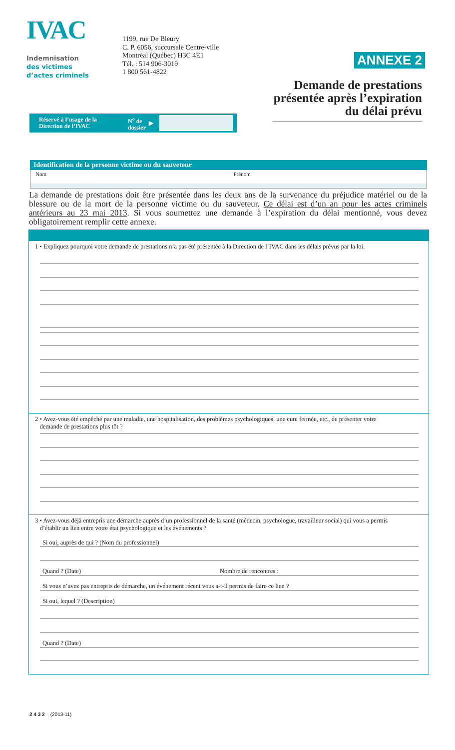IVAC
Indemnisation
des victimes
d’actes criminels
1199, rue De Bleury
C. P. 6056, succursale Centre-ville
Montréal (Québec) H3C 4E1
Tél. : 514 906-3019
1 800 561-4822
ANNEXE 2
Demande de prestations présentée après l’expiration du délai prévu
Réservé à l’usage de la
Direction de l’IVAC
N<sup>o</sup> de
dossier
▶
Identification de la personne victime ou du sauveteur
Nom Prénom
La demande de prestations doit être présentée dans les deux ans de la survenance du préjudice matériel ou de la blessure ou de la mort de la personne victime ou du sauveteur. Ce délai est d’un an pour les actes criminels antérieurs au 23 mai 2013. Si vous soumettez une demande à l’expiration du délai mentionné, vous devez obligatoirement remplir cette annexe.
1 • Expliquez pourquoi votre demande de prestations n’a pas été présentée à la Direction de l’IVAC dans les délais prévus par la loi.
2 • Avez-vous été empêché par une maladie, une hospitalisation, des problèmes psychologiques, une cure fermée, etc., de présenter votre
demande de prestations plus tôt ?
3 • Avez-vous déjà entrepris une démarche auprès d’un professionnel de la santé (médecin, psychologue, travailleur social) qui vous a permis
d’établir un lien entre votre état psychologique et les événements ?
Si oui, auprès de qui ? (Nom du professionnel)
Quand ? (Date) Nombre de rencontres :
Si vous n’avez pas entrepris de démarche, un événement récent vous a-t-il permis de faire ce lien ?
Si oui, lequel ? (Description)
Quand ? (Date)
2 4 3 2 (2013-11)